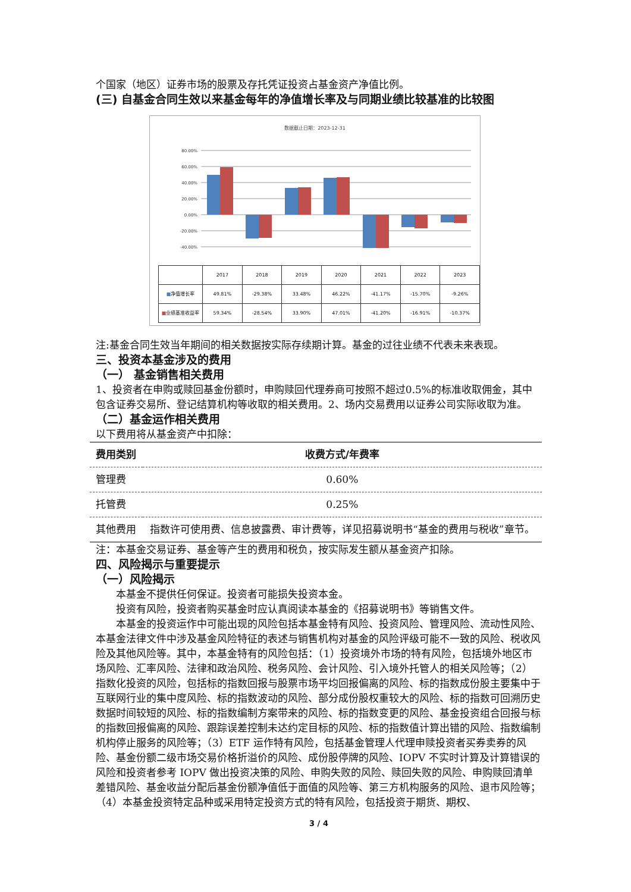个国家（地区）证券市场的股票及存托凭证投资占基金资产净值比例。
(三) 自基金合同生效以来基金每年的净值增长率及与同期业绩比较基准的比较图
数据截止日期：2023-12-31
80.00%
60.00%
40.00%
20.00%
0.00%
-20.00%
-40.00%
| | 2017 | 2018 | 2019 | 2020 | 2021 | 2022 | 2023 |
| ■ 净值增长率 | 49.81% | -29.38% | 33.48% | 46.22% | -41.17% | -15.70% | -9.26% |
| ■ 业绩基准收益率 | 59.34% | -28.54% | 33.90% | 47.01% | -41.20% | -16.91% | -10.37% |
注:基金合同生效当年期间的相关数据按实际存续期计算。基金的过往业绩不代表未来表现。
三、投资本基金涉及的费用
（一） 基金销售相关费用
1、投资者在申购或赎回基金份额时，申购赎回代理券商可按照不超过0.5%的标准收取佣金，其中包含证券交易所、登记结算机构等收取的相关费用。2、场内交易费用以证券公司实际收取为准。
（二）基金运作相关费用
以下费用将从基金资产中扣除：
| 费用类别 | 收费方式/年费率 |
| --- | --- |
| 管理费 | 0.60% |
| 托管费 | 0.25% |
| 其他费用 | 指数许可使用费、信息披露费、审计费等，详见招募说明书“基金的费用与税收”章节。 |
注：本基金交易证券、基金等产生的费用和税负，按实际发生额从基金资产扣除。
四、风险揭示与重要提示
（一）风险揭示
本基金不提供任何保证。投资者可能损失投资本金。
投资有风险，投资者购买基金时应认真阅读本基金的《招募说明书》等销售文件。
本基金的投资运作中可能出现的风险包括本基金特有风险、投资风险、管理风险、流动性风险、本基金法律文件中涉及基金风险特征的表述与销售机构对基金的风险评级可能不一致的风险、税收风险及其他风险等。其中，本基金特有的风险包括：（1）投资境外市场的特有风险，包括境外地区市场风险、汇率风险、法律和政治风险、税务风险、会计风险、引入境外托管人的相关风险等；（2）指数化投资的风险，包括标的指数回报与股票市场平均回报偏离的风险、标的指数成份股主要集中于互联网行业的集中度风险、标的指数波动的风险、部分成份股权重较大的风险、标的指数可回溯历史数据时间较短的风险、标的指数编制方案带来的风险、标的指数变更的风险、基金投资组合回报与标的指数回报偏离的风险、跟踪误差控制未达约定目标的风险、标的指数值计算出错的风险、指数编制机构停止服务的风险等；（3）ETF 运作特有风险，包括基金管理人代理申赎投资者买券卖券的风险、基金份额二级市场交易价格折溢价的风险、成份股停牌的风险、IOPV 不实时计算及计算错误的风险和投资者参考 IOPV 做出投资决策的风险、申购失败的风险、赎回失败的风险、申购赎回清单差错风险、基金收益分配后基金份额净值低于面值的风险等、第三方机构服务的风险、退市风险等；（4）本基金投资特定品种或采用特定投资方式的特有风险，包括投资于期货、期权、
3 / 4